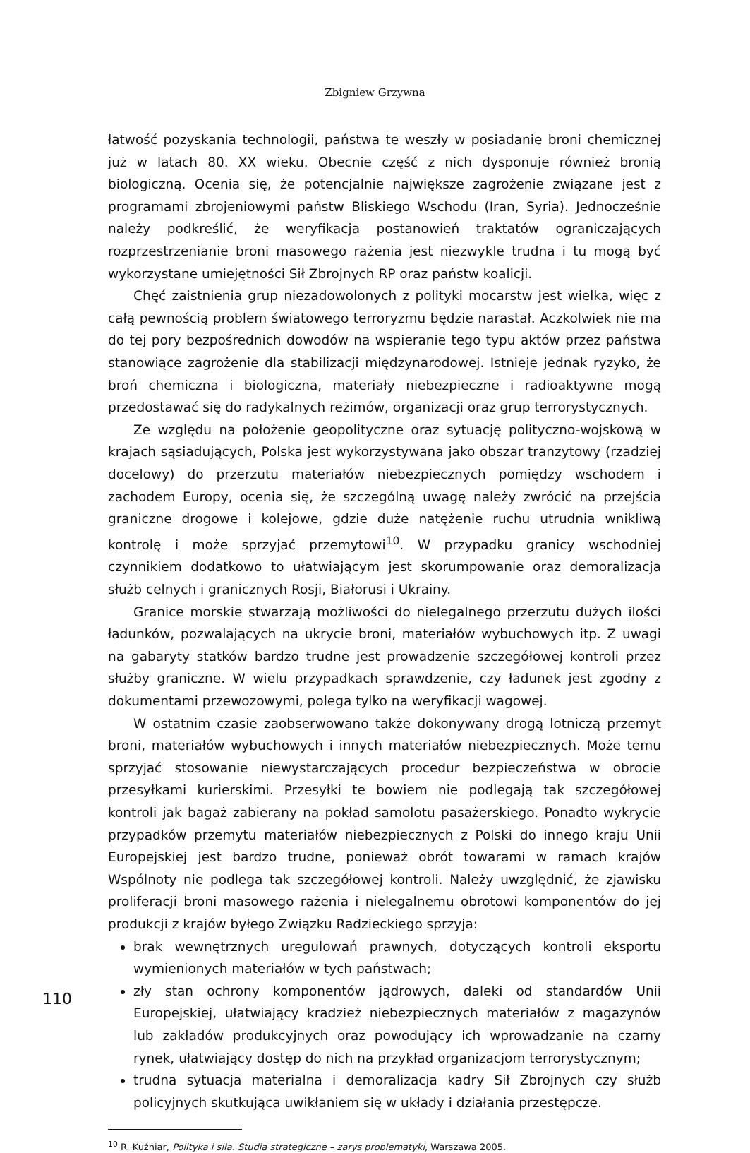Zbigniew Grzywna
łatwość pozyskania technologii, państwa te weszły w posiadanie broni chemicznej już w latach 80. XX wieku. Obecnie część z nich dysponuje również bronią biologiczną. Ocenia się, że potencjalnie największe zagrożenie związane jest z programami zbrojeniowymi państw Bliskiego Wschodu (Iran, Syria). Jednocześnie należy podkreślić, że weryfikacja postanowień traktatów ograniczających rozprzestrzenianie broni masowego rażenia jest niezwykle trudna i tu mogą być wykorzystane umiejętności Sił Zbrojnych RP oraz państw koalicji.
Chęć zaistnienia grup niezadowolonych z polityki mocarstw jest wielka, więc z całą pewnością problem światowego terroryzmu będzie narastał. Aczkolwiek nie ma do tej pory bezpośrednich dowodów na wspieranie tego typu aktów przez państwa stanowiące zagrożenie dla stabilizacji międzynarodowej. Istnieje jednak ryzyko, że broń chemiczna i biologiczna, materiały niebezpieczne i radioaktywne mogą przedostawać się do radykalnych reżimów, organizacji oraz grup terrorystycznych.
Ze względu na położenie geopolityczne oraz sytuację polityczno-wojskową w krajach sąsiadujących, Polska jest wykorzystywana jako obszar tranzytowy (rzadziej docelowy) do przerzutu materiałów niebezpiecznych pomiędzy wschodem i zachodem Europy, ocenia się, że szczególną uwagę należy zwrócić na przejścia graniczne drogowe i kolejowe, gdzie duże natężenie ruchu utrudnia wnikliwą kontrolę i może sprzyjać przemytowi<sup>10</sup>. W przypadku granicy wschodniej czynnikiem dodatkowo to ułatwiającym jest skorumpowanie oraz demoralizacja służb celnych i granicznych Rosji, Białorusi i Ukrainy.
Granice morskie stwarzają możliwości do nielegalnego przerzutu dużych ilości ładunków, pozwalających na ukrycie broni, materiałów wybuchowych itp. Z uwagi na gabaryty statków bardzo trudne jest prowadzenie szczegółowej kontroli przez służby graniczne. W wielu przypadkach sprawdzenie, czy ładunek jest zgodny z dokumentami przewozowymi, polega tylko na weryfikacji wagowej.
W ostatnim czasie zaobserwowano także dokonywany drogą lotniczą przemyt broni, materiałów wybuchowych i innych materiałów niebezpiecznych. Może temu sprzyjać stosowanie niewystarczających procedur bezpieczeństwa w obrocie przesyłkami kurierskimi. Przesyłki te bowiem nie podlegają tak szczegółowej kontroli jak bagaż zabierany na pokład samolotu pasażerskiego. Ponadto wykrycie przypadków przemytu materiałów niebezpiecznych z Polski do innego kraju Unii Europejskiej jest bardzo trudne, ponieważ obrót towarami w ramach krajów Wspólnoty nie podlega tak szczegółowej kontroli. Należy uwzględnić, że zjawisku proliferacji broni masowego rażenia i nielegalnemu obrotowi komponentów do jej produkcji z krajów byłego Związku Radzieckiego sprzyja:
brak wewnętrznych uregulowań prawnych, dotyczących kontroli eksportu wymienionych materiałów w tych państwach;
zły stan ochrony komponentów jądrowych, daleki od standardów Unii Europejskiej, ułatwiający kradzież niebezpiecznych materiałów z magazynów lub zakładów produkcyjnych oraz powodujący ich wprowadzanie na czarny rynek, ułatwiający dostęp do nich na przykład organizacjom terrorystycznym;
trudna sytuacja materialna i demoralizacja kadry Sił Zbrojnych czy służb policyjnych skutkująca uwikłaniem się w układy i działania przestępcze.
<sup>10</sup> R. Kuźniar, Polityka i siła. Studia strategiczne – zarys problematyki, Warszawa 2005.
110